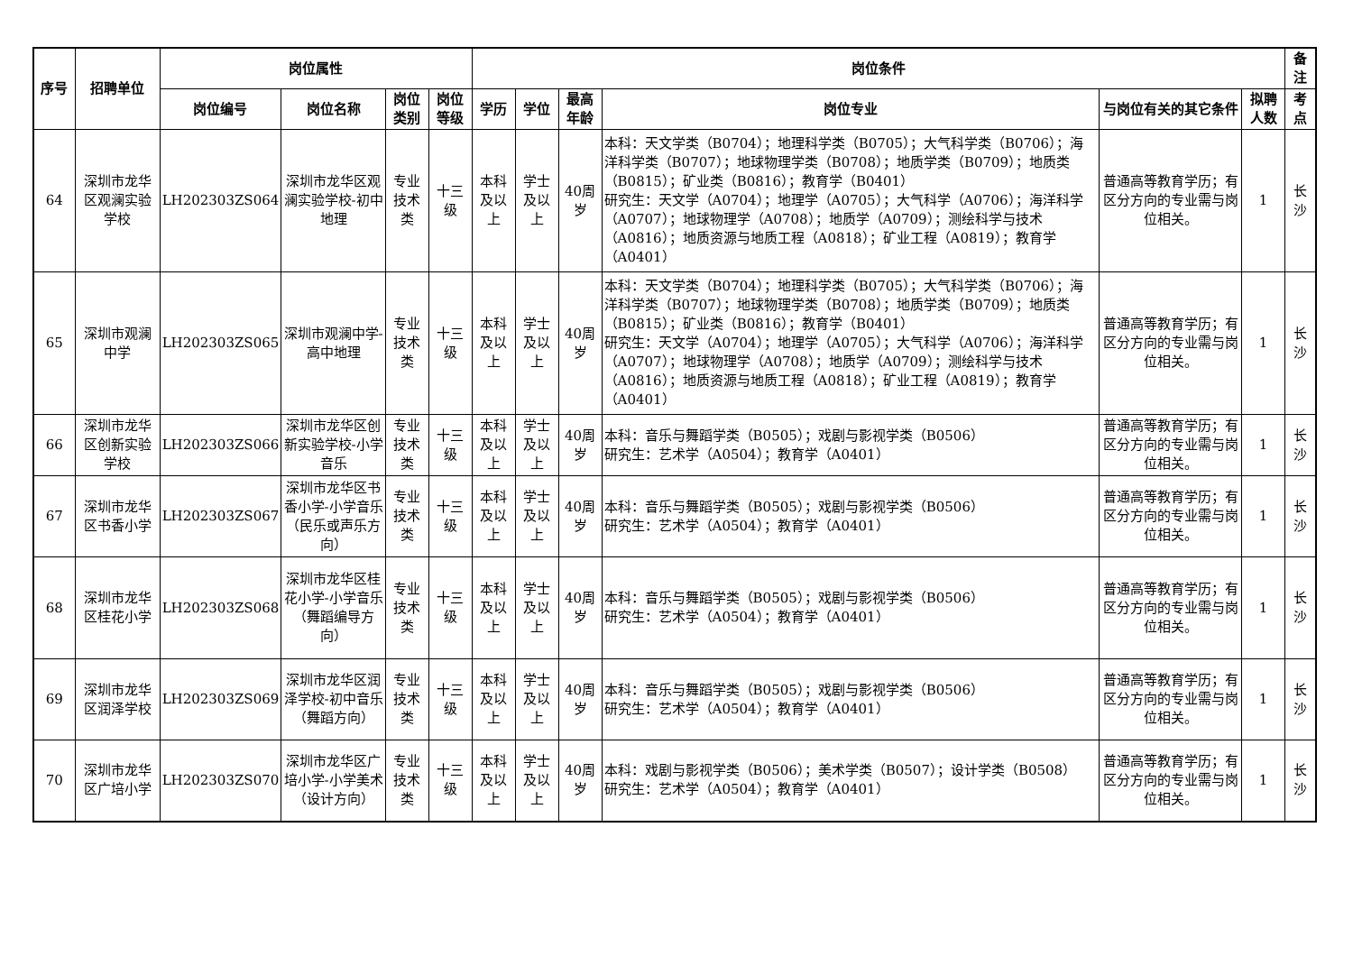| 序号 | 招聘单位 | 岗位属性 | | | | 岗位条件 | | | | | | 备注 |
| --- | --- | --- | --- | --- | --- | --- | --- | --- | --- | --- | --- | --- |
| | | 岗位编号 | 岗位名称 | 岗位类别 | 岗位等级 | 学历 | 学位 | 最高年龄 | 岗位专业 | 与岗位有关的其它条件 | 拟聘人数 | 考点 |
| 64 | 深圳市龙华区观澜实验学校 | LH202303ZS064 | 深圳市龙华区观澜实验学校-初中地理 | 专业技术类 | 十三级 | 本科及以上 | 学士及以上 | 40周岁 | 本科：天文学类（B0704）；地理科学类（B0705）；大气科学类（B0706）；海洋科学类（B0707）；地球物理学类（B0708）；地质学类（B0709）；地质类（B0815）；矿业类（B0816）；教育学（B0401） 研究生：天文学（A0704）；地理学（A0705）；大气科学（A0706）；海洋科学（A0707）；地球物理学（A0708）；地质学（A0709）；测绘科学与技术（A0816）；地质资源与地质工程（A0818）；矿业工程（A0819）；教育学（A0401） | 普通高等教育学历；有区分方向的专业需与岗位相关。 | 1 | 长沙 |
| 65 | 深圳市观澜中学 | LH202303ZS065 | 深圳市观澜中学-高中地理 | 专业技术类 | 十三级 | 本科及以上 | 学士及以上 | 40周岁 | 本科：天文学类（B0704）；地理科学类（B0705）；大气科学类（B0706）；海洋科学类（B0707）；地球物理学类（B0708）；地质学类（B0709）；地质类（B0815）；矿业类（B0816）；教育学（B0401） 研究生：天文学（A0704）；地理学（A0705）；大气科学（A0706）；海洋科学（A0707）；地球物理学（A0708）；地质学（A0709）；测绘科学与技术（A0816）；地质资源与地质工程（A0818）；矿业工程（A0819）；教育学（A0401） | 普通高等教育学历；有区分方向的专业需与岗位相关。 | 1 | 长沙 |
| 66 | 深圳市龙华区创新实验学校 | LH202303ZS066 | 深圳市龙华区创新实验学校-小学音乐 | 专业技术类 | 十三级 | 本科及以上 | 学士及以上 | 40周岁 | 本科：音乐与舞蹈学类（B0505）；戏剧与影视学类（B0506） 研究生：艺术学（A0504）；教育学（A0401） | 普通高等教育学历；有区分方向的专业需与岗位相关。 | 1 | 长沙 |
| 67 | 深圳市龙华区书香小学 | LH202303ZS067 | 深圳市龙华区书香小学-小学音乐（民乐或声乐方向） | 专业技术类 | 十三级 | 本科及以上 | 学士及以上 | 40周岁 | 本科：音乐与舞蹈学类（B0505）；戏剧与影视学类（B0506） 研究生：艺术学（A0504）；教育学（A0401） | 普通高等教育学历；有区分方向的专业需与岗位相关。 | 1 | 长沙 |
| 68 | 深圳市龙华区桂花小学 | LH202303ZS068 | 深圳市龙华区桂花小学-小学音乐（舞蹈编导方向） | 专业技术类 | 十三级 | 本科及以上 | 学士及以上 | 40周岁 | 本科：音乐与舞蹈学类（B0505）；戏剧与影视学类（B0506） 研究生：艺术学（A0504）；教育学（A0401） | 普通高等教育学历；有区分方向的专业需与岗位相关。 | 1 | 长沙 |
| 69 | 深圳市龙华区润泽学校 | LH202303ZS069 | 深圳市龙华区润泽学校-初中音乐（舞蹈方向） | 专业技术类 | 十三级 | 本科及以上 | 学士及以上 | 40周岁 | 本科：音乐与舞蹈学类（B0505）；戏剧与影视学类（B0506） 研究生：艺术学（A0504）；教育学（A0401） | 普通高等教育学历；有区分方向的专业需与岗位相关。 | 1 | 长沙 |
| 70 | 深圳市龙华区广培小学 | LH202303ZS070 | 深圳市龙华区广培小学-小学美术（设计方向） | 专业技术类 | 十三级 | 本科及以上 | 学士及以上 | 40周岁 | 本科：戏剧与影视学类（B0506）；美术学类（B0507）；设计学类（B0508） 研究生：艺术学（A0504）；教育学（A0401） | 普通高等教育学历；有区分方向的专业需与岗位相关。 | 1 | 长沙 |